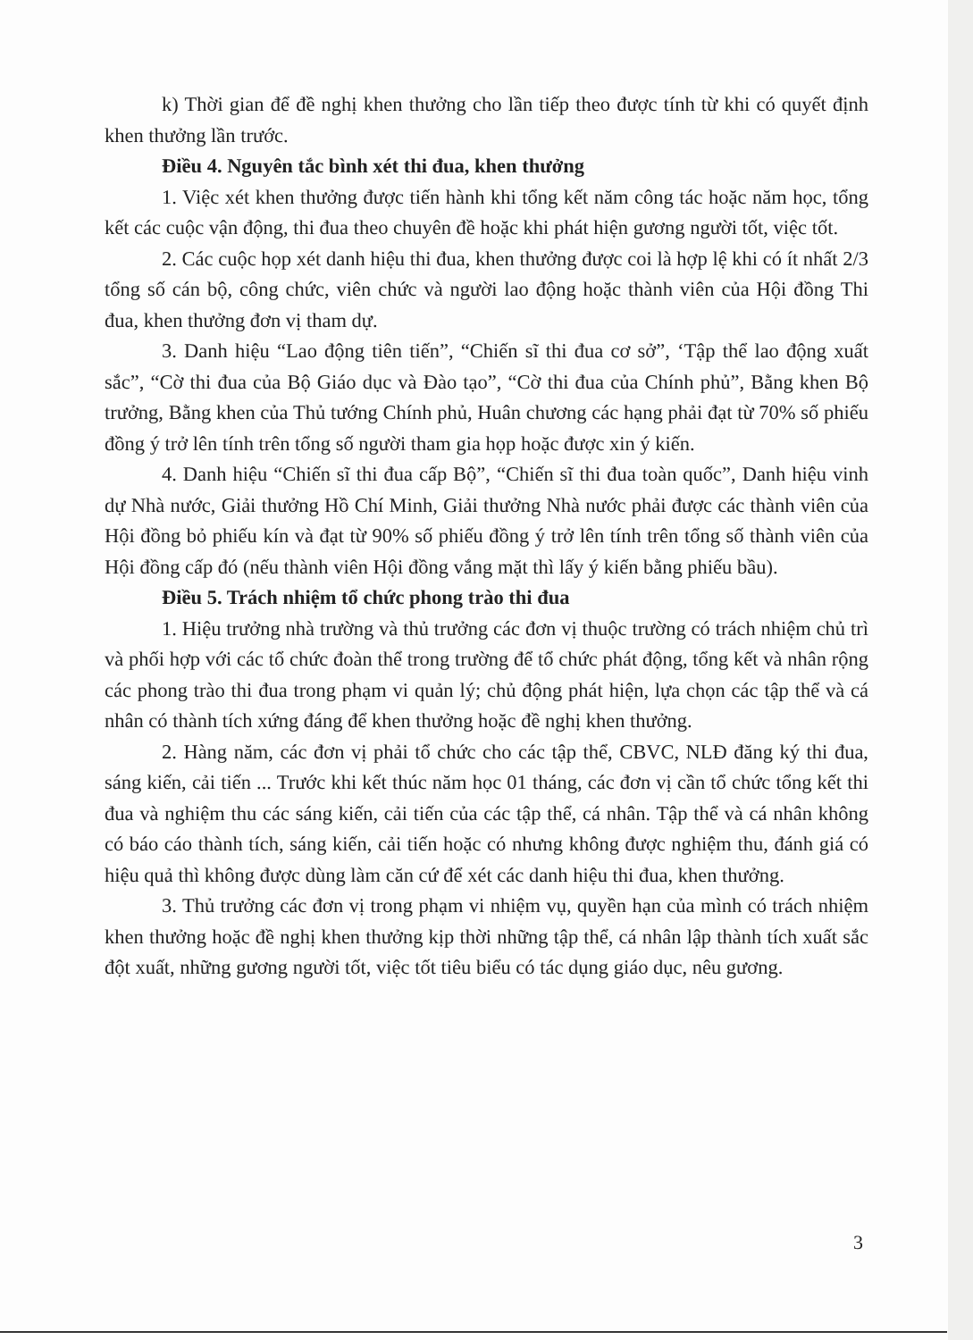k) Thời gian để đề nghị khen thưởng cho lần tiếp theo được tính từ khi có quyết định khen thưởng lần trước.
Điều 4. Nguyên tắc bình xét thi đua, khen thưởng
1. Việc xét khen thưởng được tiến hành khi tổng kết năm công tác hoặc năm học, tổng kết các cuộc vận động, thi đua theo chuyên đề hoặc khi phát hiện gương người tốt, việc tốt.
2. Các cuộc họp xét danh hiệu thi đua, khen thưởng được coi là hợp lệ khi có ít nhất 2/3 tổng số cán bộ, công chức, viên chức và người lao động hoặc thành viên của Hội đồng Thi đua, khen thưởng đơn vị tham dự.
3. Danh hiệu “Lao động tiên tiến”, “Chiến sĩ thi đua cơ sở”, ‘Tập thể lao động xuất sắc”, “Cờ thi đua của Bộ Giáo dục và Đào tạo”, “Cờ thi đua của Chính phủ”, Bằng khen Bộ trưởng, Bằng khen của Thủ tướng Chính phủ, Huân chương các hạng phải đạt từ 70% số phiếu đồng ý trở lên tính trên tổng số người tham gia họp hoặc được xin ý kiến.
4. Danh hiệu “Chiến sĩ thi đua cấp Bộ”, “Chiến sĩ thi đua toàn quốc”, Danh hiệu vinh dự Nhà nước, Giải thưởng Hồ Chí Minh, Giải thưởng Nhà nước phải được các thành viên của Hội đồng bỏ phiếu kín và đạt từ 90% số phiếu đồng ý trở lên tính trên tổng số thành viên của Hội đồng cấp đó (nếu thành viên Hội đồng vắng mặt thì lấy ý kiến bằng phiếu bầu).
Điều 5. Trách nhiệm tổ chức phong trào thi đua
1. Hiệu trưởng nhà trường và thủ trưởng các đơn vị thuộc trường có trách nhiệm chủ trì và phối hợp với các tổ chức đoàn thể trong trường để tổ chức phát động, tổng kết và nhân rộng các phong trào thi đua trong phạm vi quản lý; chủ động phát hiện, lựa chọn các tập thể và cá nhân có thành tích xứng đáng để khen thưởng hoặc đề nghị khen thưởng.
2. Hàng năm, các đơn vị phải tổ chức cho các tập thể, CBVC, NLĐ đăng ký thi đua, sáng kiến, cải tiến ... Trước khi kết thúc năm học 01 tháng, các đơn vị cần tổ chức tổng kết thi đua và nghiệm thu các sáng kiến, cải tiến của các tập thể, cá nhân. Tập thể và cá nhân không có báo cáo thành tích, sáng kiến, cải tiến hoặc có nhưng không được nghiệm thu, đánh giá có hiệu quả thì không được dùng làm căn cứ để xét các danh hiệu thi đua, khen thưởng.
3. Thủ trưởng các đơn vị trong phạm vi nhiệm vụ, quyền hạn của mình có trách nhiệm khen thưởng hoặc đề nghị khen thưởng kịp thời những tập thể, cá nhân lập thành tích xuất sắc đột xuất, những gương người tốt, việc tốt tiêu biểu có tác dụng giáo dục, nêu gương.
3